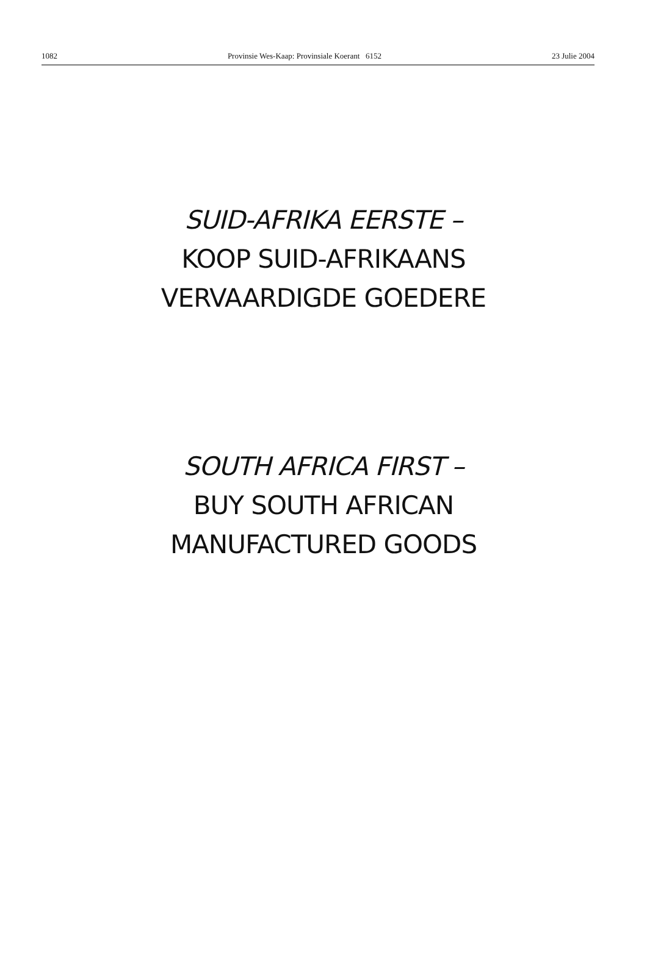1082 Provinsie Wes-Kaap: Provinsiale Koerant 6152 23 Julie 2004
SUID-AFRIKA EERSTE –
KOOP SUID-AFRIKAANS
VERVAARDIGDE GOEDERE
SOUTH AFRICA FIRST –
BUY SOUTH AFRICAN
MANUFACTURED GOODS